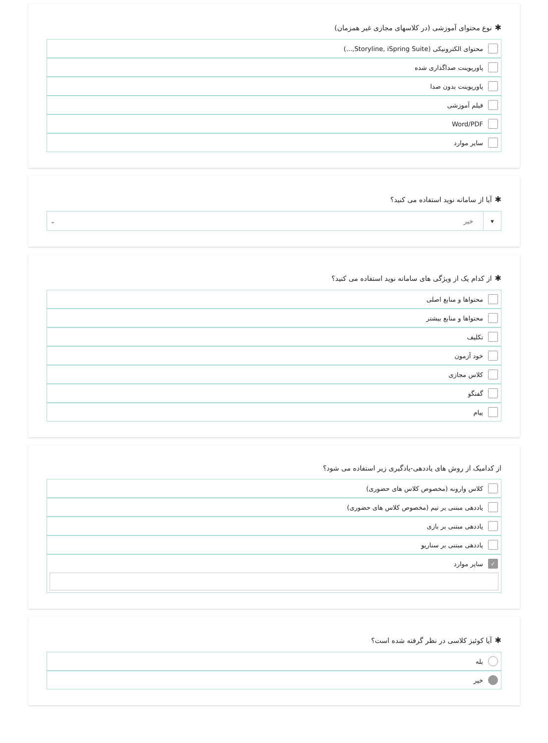✱نوع محتوای آموزشی (در کلاسهای مجازی غیر همزمان)
محتوای الکترونیکی (Storyline, iSpring Suite,...)
پاورپوینت صداگذاری شده
پاورپوینت بدون صدا
فیلم آموزشی
Word/PDF
سایر موارد
✱آیا از سامانه نوید استفاده می کنید؟
▾ خیر ⌄
✱از کدام یک از ویژگی های سامانه نوید استفاده می کنید؟
محتواها و منابع اصلی
محتواها و منابع بیشتر
تکلیف
خود آزمون
کلاس مجازی
گفتگو
پیام
از کدامیک از روش های یاددهی-یادگیری زیر استفاده می شود؟
کلاس وارونه (مخصوص کلاس های حضوری)
یاددهی مبتنی بر تیم (مخصوص کلاس های حضوری)
یاددهی مبتنی بر بازی
یاددهی مبتنی بر سناریو
✓ سایر موارد
✱آیا کوئیز کلاسی در نظر گرفته شده است؟
بله
خیر